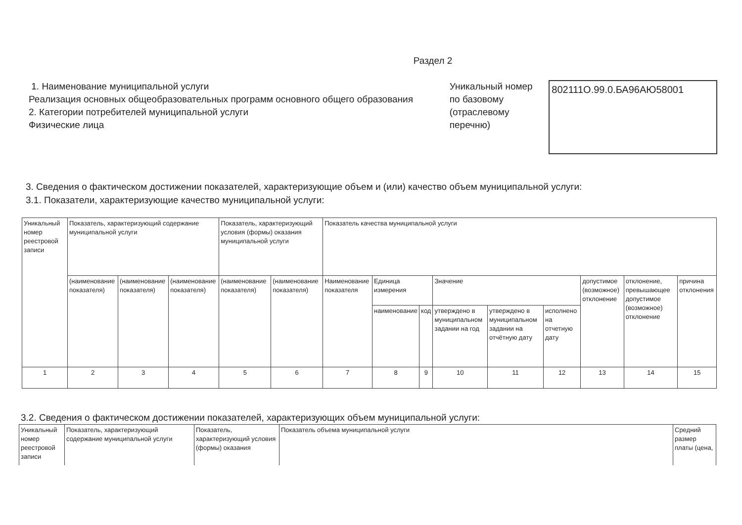Раздел 2
1. Наименование муниципальной услуги
Реализация основных общеобразовательных программ основного общего образования
2. Категории потребителей муниципальной услуги
Физические лица
Уникальный номер по базовому (отраслевому перечню)
802111О.99.0.БА96АЮ58001
3. Сведения о фактическом достижении показателей, характеризующие объем и (или) качество объем муниципальной услуги:
3.1. Показатели, характеризующие качество муниципальной услуги:
| Уникальный номер реестровой записи | Показатель, характеризующий содержание муниципальной услуги | | | Показатель, характеризующий условия (формы) оказания муниципальной услуги | | Показатель качества муниципальной услуги | | | | | | | | |
| | (наименование показателя) | (наименование показателя) | (наименование показателя) | (наименование показателя) | (наименование показателя) | Наименование показателя | Единица измерения | | Значение | | | допустимое (возможное) отклонение | отклонение, превышающее допустимое (возможное) отклонение | причина отклонения |
| | | | | | | | наименование | код | утверждено в муниципальном задании на год | утверждено в муниципальном задании на отчётную дату | исполнено на отчетную дату | | | |
| 1 | 2 | 3 | 4 | 5 | 6 | 7 | 8 | 9 | 10 | 11 | 12 | 13 | 14 | 15 |
3.2. Сведения о фактическом достижении показателей, характеризующих объем муниципальной услуги:
| Уникальный номер реестровой записи | Показатель, характеризующий содержание муниципальной услуги | Показатель, характеризующий условия (формы) оказания | Показатель объема муниципальной услуги | Средний размер платы (цена, |